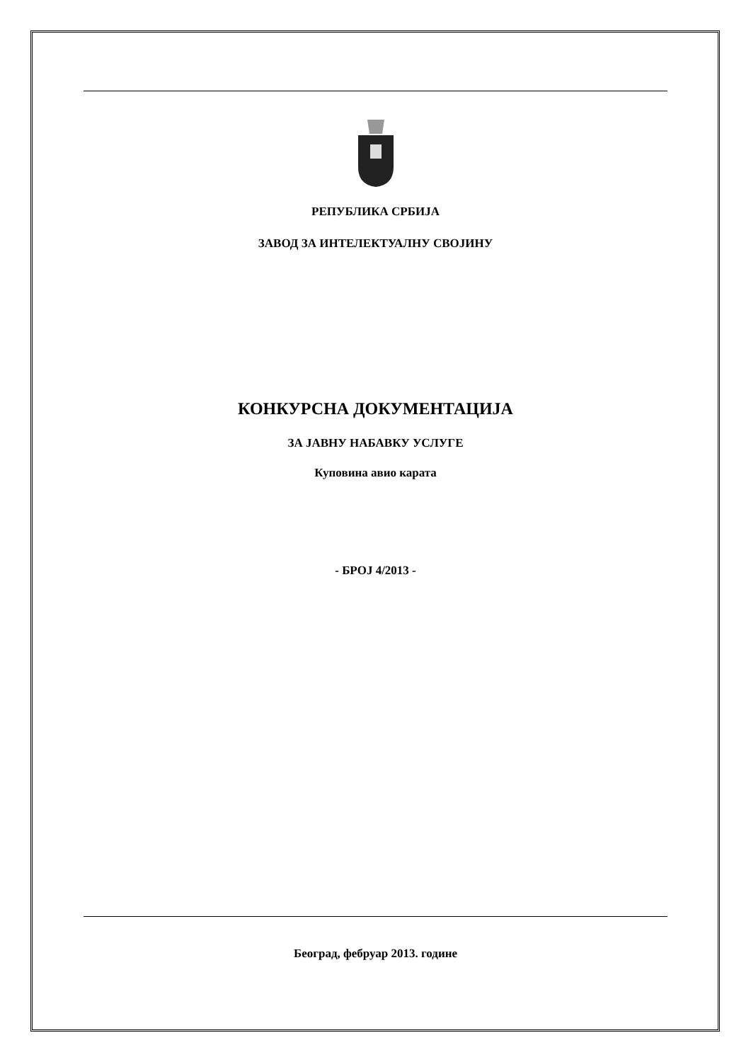РЕПУБЛИКА СРБИЈА
ЗАВОД ЗА ИНТЕЛЕКТУАЛНУ СВОЈИНУ
КОНКУРСНА ДОКУМЕНТАЦИЈА
ЗА ЈАВНУ НАБАВКУ УСЛУГЕ
Куповина авио карата
- БРОЈ 4/2013 -
Београд, фебруар 2013. године